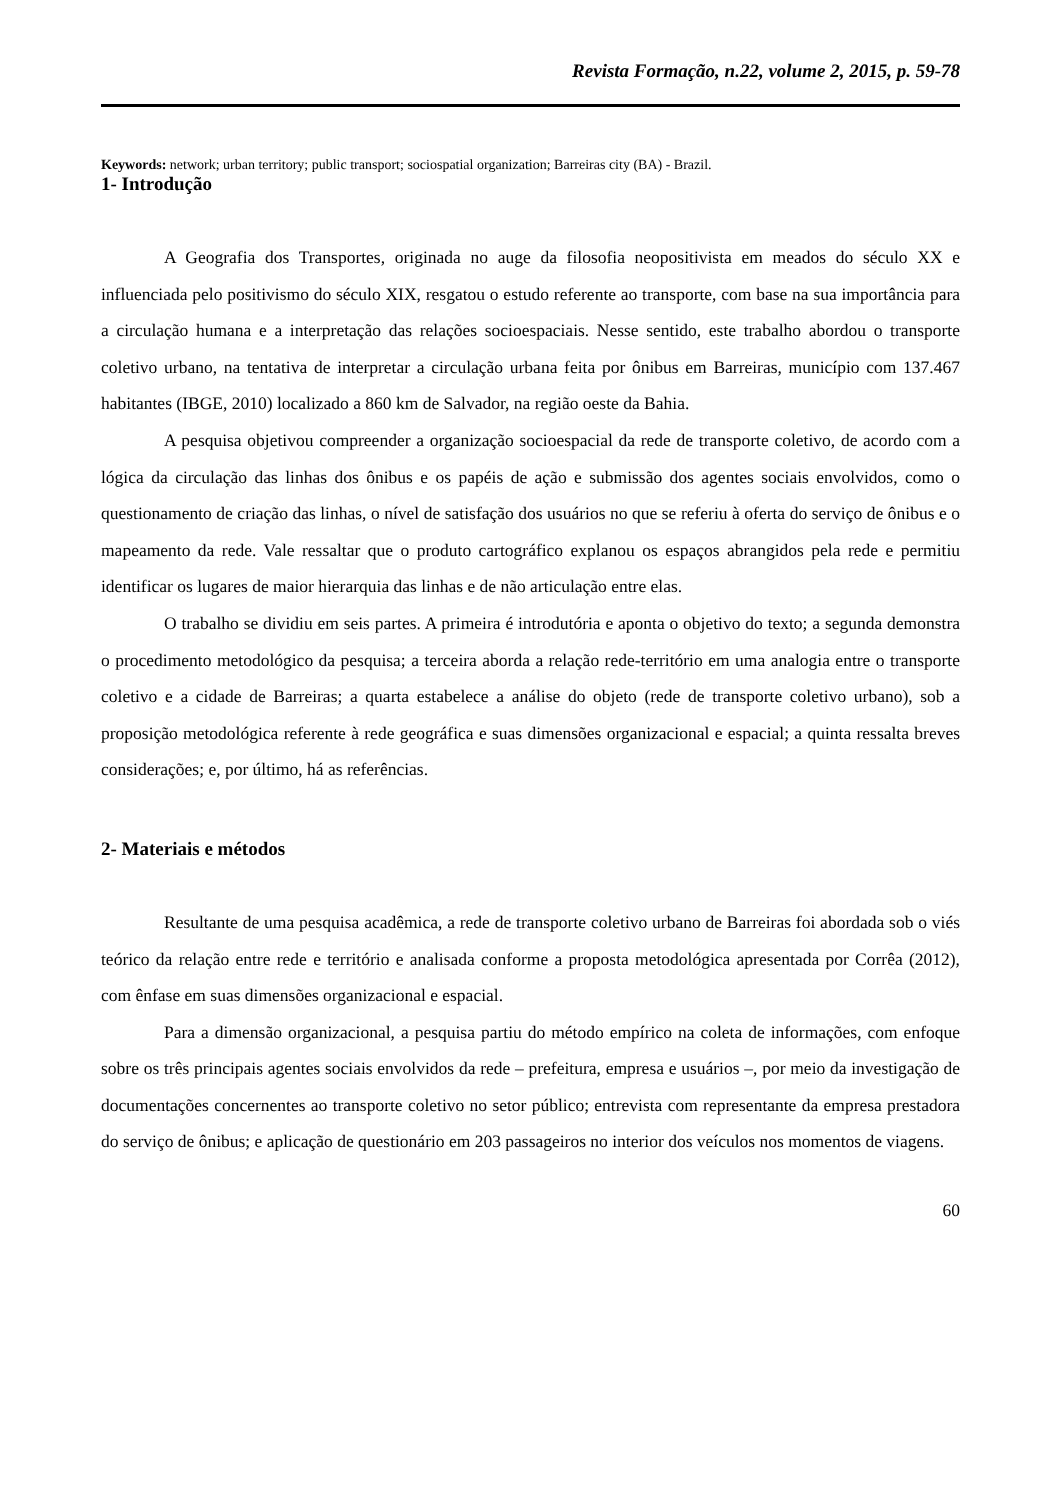Revista Formação, n.22, volume 2, 2015, p. 59-78
Keywords: network; urban territory; public transport; sociospatial organization; Barreiras city (BA) - Brazil.
1- Introdução
A Geografia dos Transportes, originada no auge da filosofia neopositivista em meados do século XX e influenciada pelo positivismo do século XIX, resgatou o estudo referente ao transporte, com base na sua importância para a circulação humana e a interpretação das relações socioespaciais. Nesse sentido, este trabalho abordou o transporte coletivo urbano, na tentativa de interpretar a circulação urbana feita por ônibus em Barreiras, município com 137.467 habitantes (IBGE, 2010) localizado a 860 km de Salvador, na região oeste da Bahia.
A pesquisa objetivou compreender a organização socioespacial da rede de transporte coletivo, de acordo com a lógica da circulação das linhas dos ônibus e os papéis de ação e submissão dos agentes sociais envolvidos, como o questionamento de criação das linhas, o nível de satisfação dos usuários no que se referiu à oferta do serviço de ônibus e o mapeamento da rede. Vale ressaltar que o produto cartográfico explanou os espaços abrangidos pela rede e permitiu identificar os lugares de maior hierarquia das linhas e de não articulação entre elas.
O trabalho se dividiu em seis partes. A primeira é introdutória e aponta o objetivo do texto; a segunda demonstra o procedimento metodológico da pesquisa; a terceira aborda a relação rede-território em uma analogia entre o transporte coletivo e a cidade de Barreiras; a quarta estabelece a análise do objeto (rede de transporte coletivo urbano), sob a proposição metodológica referente à rede geográfica e suas dimensões organizacional e espacial; a quinta ressalta breves considerações; e, por último, há as referências.
2- Materiais e métodos
Resultante de uma pesquisa acadêmica, a rede de transporte coletivo urbano de Barreiras foi abordada sob o viés teórico da relação entre rede e território e analisada conforme a proposta metodológica apresentada por Corrêa (2012), com ênfase em suas dimensões organizacional e espacial.
Para a dimensão organizacional, a pesquisa partiu do método empírico na coleta de informações, com enfoque sobre os três principais agentes sociais envolvidos da rede – prefeitura, empresa e usuários –, por meio da investigação de documentações concernentes ao transporte coletivo no setor público; entrevista com representante da empresa prestadora do serviço de ônibus; e aplicação de questionário em 203 passageiros no interior dos veículos nos momentos de viagens.
60